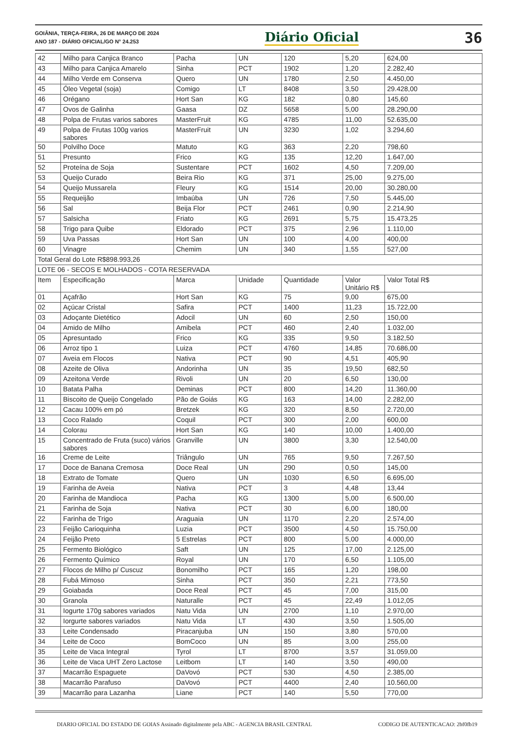GOIÂNIA, TERÇA-FEIRA, 26 DE MARÇO DE 2024
ANO 187 - DIÁRIO OFICIAL/GO N° 24.253
Diário Oficial
36
| 42 | Milho para Canjica Branco | Pacha | UN | 120 | 5,20 | 624,00 |
| 43 | Milho para Canjica Amarelo | Sinha | PCT | 1902 | 1,20 | 2.282,40 |
| 44 | Milho Verde em Conserva | Quero | UN | 1780 | 2,50 | 4.450,00 |
| 45 | Óleo Vegetal (soja) | Comigo | LT | 8408 | 3,50 | 29.428,00 |
| 46 | Orégano | Hort San | KG | 182 | 0,80 | 145,60 |
| 47 | Ovos de Galinha | Gaasa | DZ | 5658 | 5,00 | 28.290,00 |
| 48 | Polpa de Frutas varios sabores | MasterFruit | KG | 4785 | 11,00 | 52.635,00 |
| 49 | Polpa de Frutas 100g varios sabores | MasterFruit | UN | 3230 | 1,02 | 3.294,60 |
| 50 | Polvilho Doce | Matuto | KG | 363 | 2,20 | 798,60 |
| 51 | Presunto | Frico | KG | 135 | 12,20 | 1.647,00 |
| 52 | Proteína de Soja | Sustentare | PCT | 1602 | 4,50 | 7.209,00 |
| 53 | Queijo Curado | Beira Rio | KG | 371 | 25,00 | 9.275,00 |
| 54 | Queijo Mussarela | Fleury | KG | 1514 | 20,00 | 30.280,00 |
| 55 | Requeijão | Imbaúba | UN | 726 | 7,50 | 5.445,00 |
| 56 | Sal | Beija Flor | PCT | 2461 | 0,90 | 2.214,90 |
| 57 | Salsicha | Friato | KG | 2691 | 5,75 | 15.473,25 |
| 58 | Trigo para Quibe | Eldorado | PCT | 375 | 2,96 | 1.110,00 |
| 59 | Uva Passas | Hort San | UN | 100 | 4,00 | 400,00 |
| 60 | Vinagre | Chemim | UN | 340 | 1,55 | 527,00 |
| Total Geral do Lote R$898.993,26 | | | | | | |
| LOTE 06 - SECOS E MOLHADOS - COTA RESERVADA | | | | | | |
| Item | Especificação | Marca | Unidade | Quantidade | Valor Unitário R$ | Valor Total R$ |
| 01 | Açafrão | Hort San | KG | 75 | 9,00 | 675,00 |
| 02 | Açúcar Cristal | Safira | PCT | 1400 | 11,23 | 15.722,00 |
| 03 | Adoçante Dietético | Adocil | UN | 60 | 2,50 | 150,00 |
| 04 | Amido de Milho | Amibela | PCT | 460 | 2,40 | 1.032,00 |
| 05 | Apresuntado | Frico | KG | 335 | 9,50 | 3.182,50 |
| 06 | Arroz tipo 1 | Luiza | PCT | 4760 | 14,85 | 70.686,00 |
| 07 | Aveia em Flocos | Nativa | PCT | 90 | 4,51 | 405,90 |
| 08 | Azeite de Oliva | Andorinha | UN | 35 | 19,50 | 682,50 |
| 09 | Azeitona Verde | Rivoli | UN | 20 | 6,50 | 130,00 |
| 10 | Batata Palha | Deminas | PCT | 800 | 14,20 | 11.360,00 |
| 11 | Biscoito de Queijo Congelado | Pão de Goiás | KG | 163 | 14,00 | 2.282,00 |
| 12 | Cacau 100% em pó | Bretzek | KG | 320 | 8,50 | 2.720,00 |
| 13 | Coco Ralado | Coquil | PCT | 300 | 2,00 | 600,00 |
| 14 | Colorau | Hort San | KG | 140 | 10,00 | 1.400,00 |
| 15 | Concentrado de Fruta (suco) vários sabores | Granville | UN | 3800 | 3,30 | 12.540,00 |
| 16 | Creme de Leite | Triângulo | UN | 765 | 9,50 | 7.267,50 |
| 17 | Doce de Banana Cremosa | Doce Real | UN | 290 | 0,50 | 145,00 |
| 18 | Extrato de Tomate | Quero | UN | 1030 | 6,50 | 6.695,00 |
| 19 | Farinha de Aveia | Nativa | PCT | 3 | 4,48 | 13,44 |
| 20 | Farinha de Mandioca | Pacha | KG | 1300 | 5,00 | 6.500,00 |
| 21 | Farinha de Soja | Nativa | PCT | 30 | 6,00 | 180,00 |
| 22 | Farinha de Trigo | Araguaia | UN | 1170 | 2,20 | 2.574,00 |
| 23 | Feijão Carioquinha | Luzia | PCT | 3500 | 4,50 | 15.750,00 |
| 24 | Feijão Preto | 5 Estrelas | PCT | 800 | 5,00 | 4.000,00 |
| 25 | Fermento Biológico | Saft | UN | 125 | 17,00 | 2.125,00 |
| 26 | Fermento Químico | Royal | UN | 170 | 6,50 | 1.105,00 |
| 27 | Flocos de Milho p/ Cuscuz | Bonomilho | PCT | 165 | 1,20 | 198,00 |
| 28 | Fubá Mimoso | Sinha | PCT | 350 | 2,21 | 773,50 |
| 29 | Goiabada | Doce Real | PCT | 45 | 7,00 | 315,00 |
| 30 | Granola | Naturalle | PCT | 45 | 22,49 | 1.012,05 |
| 31 | Iogurte 170g sabores variados | Natu Vida | UN | 2700 | 1,10 | 2.970,00 |
| 32 | Iorgurte sabores variados | Natu Vida | LT | 430 | 3,50 | 1.505,00 |
| 33 | Leite Condensado | Piracanjuba | UN | 150 | 3,80 | 570,00 |
| 34 | Leite de Coco | BomCoco | UN | 85 | 3,00 | 255,00 |
| 35 | Leite de Vaca Integral | Tyrol | LT | 8700 | 3,57 | 31.059,00 |
| 36 | Leite de Vaca UHT Zero Lactose | Leitbom | LT | 140 | 3,50 | 490,00 |
| 37 | Macarrão Espaguete | DaVovó | PCT | 530 | 4,50 | 2.385,00 |
| 38 | Macarrão Parafuso | DaVovó | PCT | 4400 | 2,40 | 10.560,00 |
| 39 | Macarrão para Lazanha | Liane | PCT | 140 | 5,50 | 770,00 |
DIARIO OFICIAL DO ESTADO DE GOIAS Assinado digitalmente pela ABC - AGENCIA BRASIL CENTRAL CODIGO DE AUTENTICACAO: 2bf0fb19